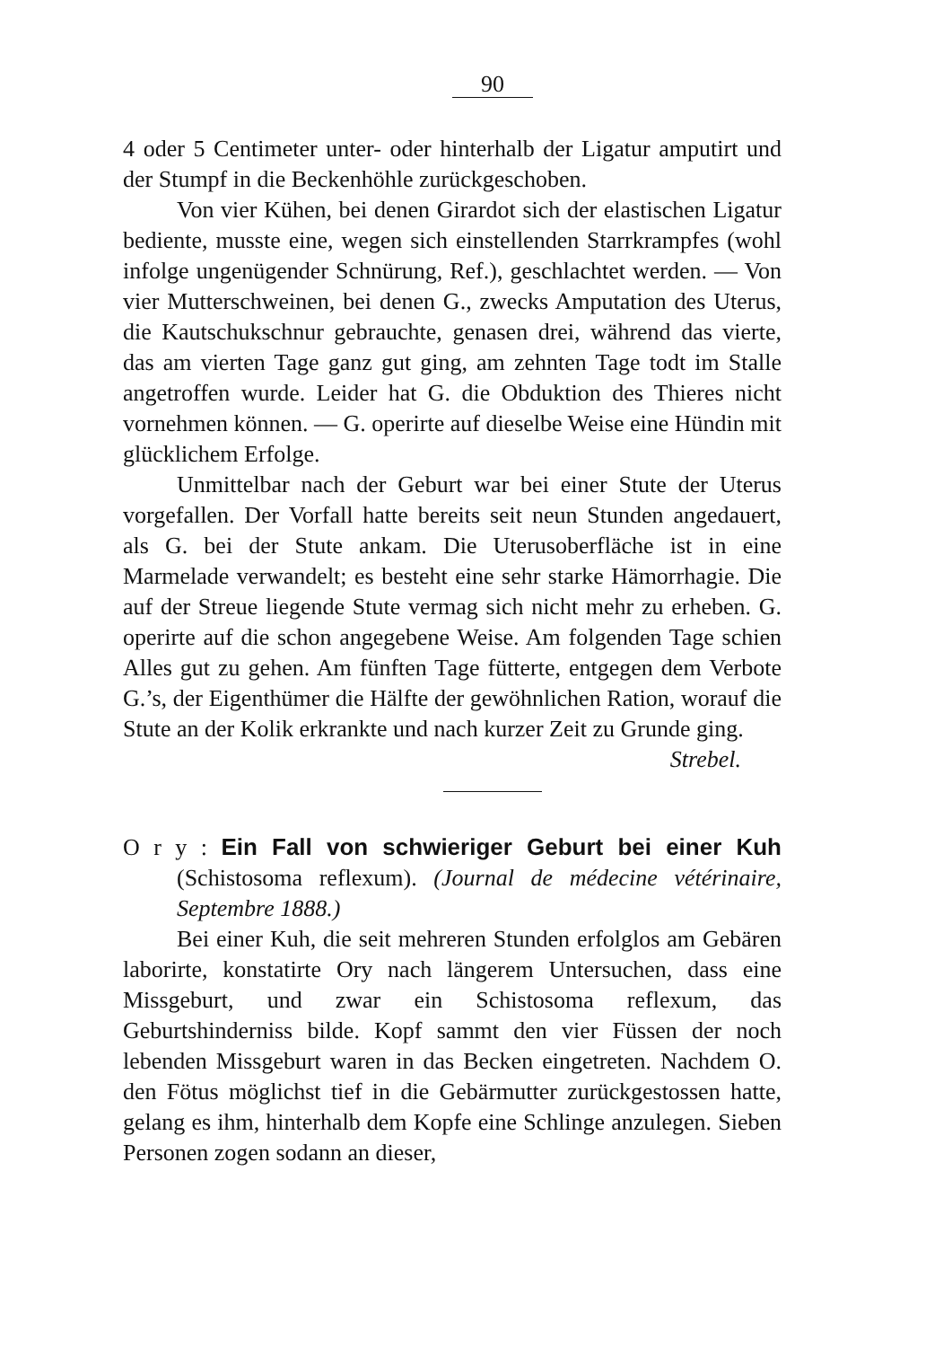90
4 oder 5 Centimeter unter- oder hinterhalb der Ligatur amputirt und der Stumpf in die Beckenhöhle zurückgeschoben.
Von vier Kühen, bei denen Girardot sich der elastischen Ligatur bediente, musste eine, wegen sich einstellenden Starrkrampfes (wohl infolge ungenügender Schnürung, Ref.), geschlachtet werden. — Von vier Mutterschweinen, bei denen G., zwecks Amputation des Uterus, die Kautschukschnur gebrauchte, genasen drei, während das vierte, das am vierten Tage ganz gut ging, am zehnten Tage todt im Stalle angetroffen wurde. Leider hat G. die Obduktion des Thieres nicht vornehmen können. — G. operirte auf dieselbe Weise eine Hündin mit glücklichem Erfolge.
Unmittelbar nach der Geburt war bei einer Stute der Uterus vorgefallen. Der Vorfall hatte bereits seit neun Stunden angedauert, als G. bei der Stute ankam. Die Uterusoberfläche ist in eine Marmelade verwandelt; es besteht eine sehr starke Hämorrhagie. Die auf der Streue liegende Stute vermag sich nicht mehr zu erheben. G. operirte auf die schon angegebene Weise. Am folgenden Tage schien Alles gut zu gehen. Am fünften Tage fütterte, entgegen dem Verbote G.’s, der Eigenthümer die Hälfte der gewöhnlichen Ration, worauf die Stute an der Kolik erkrankte und nach kurzer Zeit zu Grunde ging.
Strebel.
O r y : Ein Fall von schwieriger Geburt bei einer Kuh (Schistosoma reflexum). (Journal de médecine vétérinaire, Septembre 1888.)
Bei einer Kuh, die seit mehreren Stunden erfolglos am Gebären laborirte, konstatirte Ory nach längerem Untersuchen, dass eine Missgeburt, und zwar ein Schistosoma reflexum, das Geburtshinderniss bilde. Kopf sammt den vier Füssen der noch lebenden Missgeburt waren in das Becken eingetreten. Nachdem O. den Fötus möglichst tief in die Gebärmutter zurückgestossen hatte, gelang es ihm, hinterhalb dem Kopfe eine Schlinge anzulegen. Sieben Personen zogen sodann an dieser,